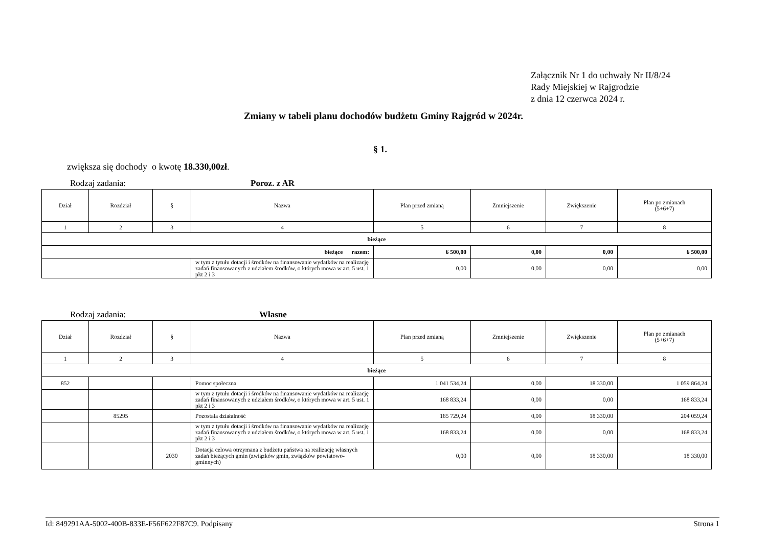Załącznik Nr 1 do uchwały Nr II/8/24
Rady Miejskiej w Rajgrodzie
z dnia 12 czerwca 2024 r.
Zmiany w tabeli planu dochodów budżetu Gminy Rajgród w 2024r.
§ 1.
zwiększa się dochody o kwotę 18.330,00zł.
Rodzaj zadania: Poroz. z AR
| Dział | Rozdział | § | Nazwa | Plan przed zmianą | Zmniejszenie | Zwiększenie | Plan po zmianach (5+6+7) |
| --- | --- | --- | --- | --- | --- | --- | --- |
| 1 | 2 | 3 | 4 | 5 | 6 | 7 | 8 |
| bieżące | | | | | | | |
| bieżące razem: | | | | 6 500,00 | 0,00 | 0,00 | 6 500,00 |
| | | | w tym z tytułu dotacji i środków na finansowanie wydatków na realizację zadań finansowanych z udziałem środków, o których mowa w art. 5 ust. 1 pkt 2 i 3 | 0,00 | 0,00 | 0,00 | 0,00 |
Rodzaj zadania: Własne
| Dział | Rozdział | § | Nazwa | Plan przed zmianą | Zmniejszenie | Zwiększenie | Plan po zmianach (5+6+7) |
| --- | --- | --- | --- | --- | --- | --- | --- |
| 1 | 2 | 3 | 4 | 5 | 6 | 7 | 8 |
| bieżące | | | | | | | |
| 852 | | | Pomoc społeczna | 1 041 534,24 | 0,00 | 18 330,00 | 1 059 864,24 |
| | | | w tym z tytułu dotacji i środków na finansowanie wydatków na realizację zadań finansowanych z udziałem środków, o których mowa w art. 5 ust. 1 pkt 2 i 3 | 168 833,24 | 0,00 | 0,00 | 168 833,24 |
| | 85295 | | Pozostała działalność | 185 729,24 | 0,00 | 18 330,00 | 204 059,24 |
| | | | w tym z tytułu dotacji i środków na finansowanie wydatków na realizację zadań finansowanych z udziałem środków, o których mowa w art. 5 ust. 1 pkt 2 i 3 | 168 833,24 | 0,00 | 0,00 | 168 833,24 |
| | | 2030 | Dotacja celowa otrzymana z budżetu państwa na realizację własnych zadań bieżących gmin (związków gmin, związków powiatowo-gminnych) | 0,00 | 0,00 | 18 330,00 | 18 330,00 |
Id: 849291AA-5002-400B-833E-F56F622F87C9. Podpisany Strona 1